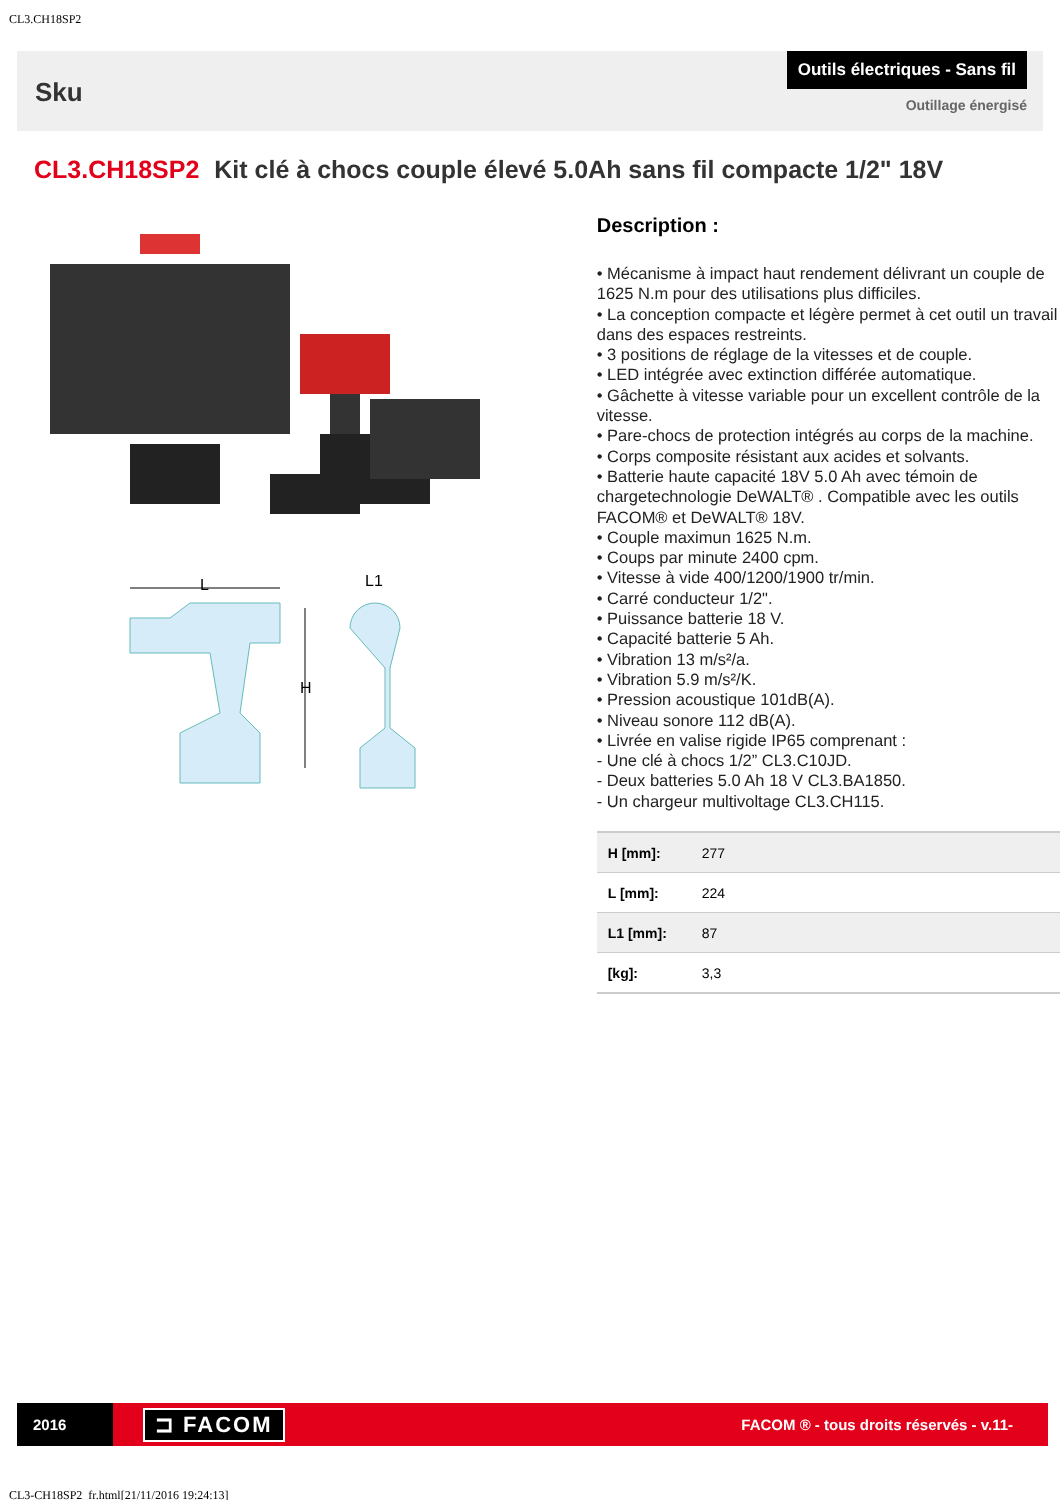CL3.CH18SP2
Sku
Outils électriques - Sans fil
Outillage énergisé
CL3.CH18SP2 Kit clé à chocs couple élevé 5.0Ah sans fil compacte 1/2" 18V
L
L1
H
Description :
• Mécanisme à impact haut rendement délivrant un couple de 1625 N.m pour des utilisations plus difficiles.
• La conception compacte et légère permet à cet outil un travail dans des espaces restreints.
• 3 positions de réglage de la vitesses et de couple.
• LED intégrée avec extinction différée automatique.
• Gâchette à vitesse variable pour un excellent contrôle de la vitesse.
• Pare-chocs de protection intégrés au corps de la machine.
• Corps composite résistant aux acides et solvants.
• Batterie haute capacité 18V 5.0 Ah avec témoin de chargetechnologie DeWALT® . Compatible avec les outils FACOM® et DeWALT® 18V.
• Couple maximun 1625 N.m.
• Coups par minute 2400 cpm.
• Vitesse à vide 400/1200/1900 tr/min.
• Carré conducteur 1/2".
• Puissance batterie 18 V.
• Capacité batterie 5 Ah.
• Vibration 13 m/s²/a.
• Vibration 5.9 m/s²/K.
• Pression acoustique 101dB(A).
• Niveau sonore 112 dB(A).
• Livrée en valise rigide IP65 comprenant :
- Une clé à chocs 1/2” CL3.C10JD.
- Deux batteries 5.0 Ah 18 V CL3.BA1850.
- Un chargeur multivoltage CL3.CH115.
| H [mm]: | 277 |
| L [mm]: | 224 |
| L1 [mm]: | 87 |
| [kg]: | 3,3 |
2016
⊐ FACOM
FACOM ® - tous droits réservés - v.11-
CL3-CH18SP2_fr.html[21/11/2016 19:24:13]